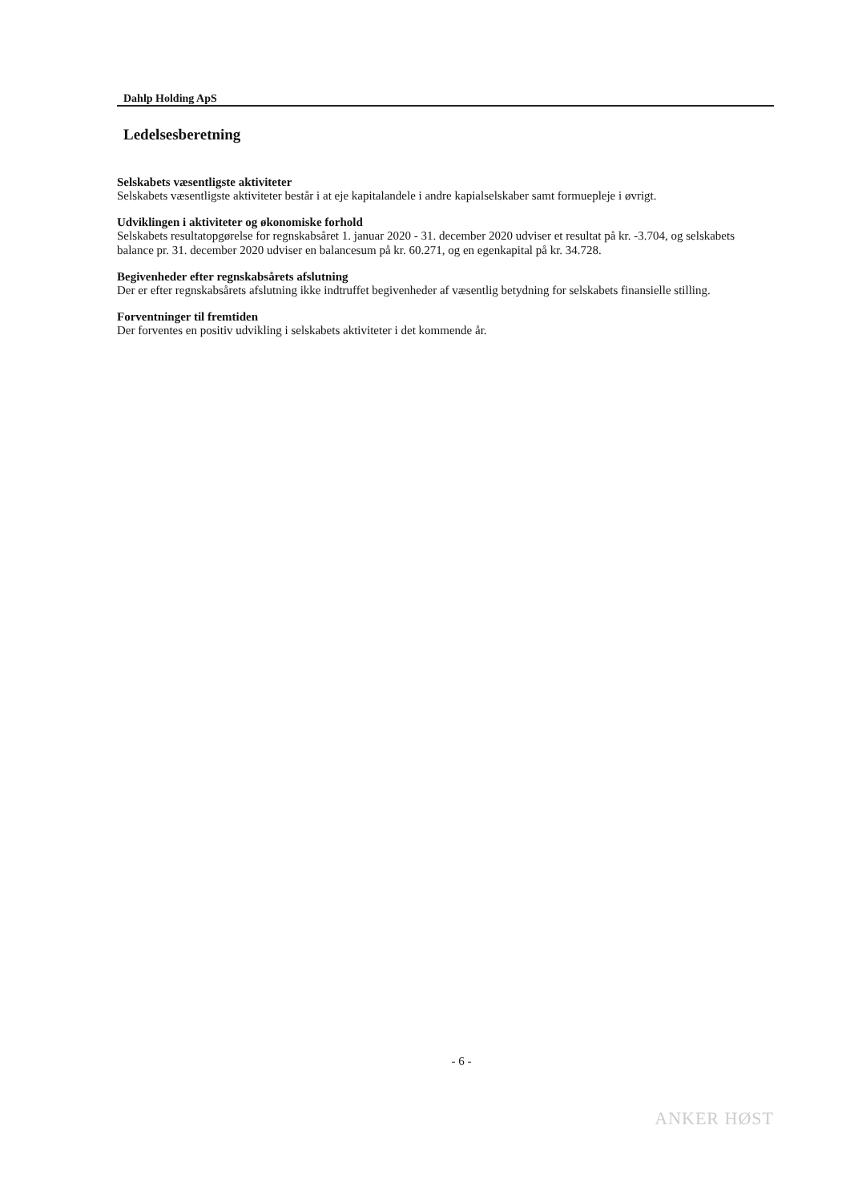Dahlp Holding ApS
Ledelsesberetning
Selskabets væsentligste aktiviteter
Selskabets væsentligste aktiviteter består i at eje kapitalandele i andre kapialselskaber samt formuepleje i øvrigt.
Udviklingen i aktiviteter og økonomiske forhold
Selskabets resultatopgørelse for regnskabsåret 1. januar 2020 - 31. december 2020 udviser et resultat på kr. -3.704, og selskabets balance pr. 31. december 2020 udviser en balancesum på kr. 60.271, og en egenkapital på kr. 34.728.
Begivenheder efter regnskabsårets afslutning
Der er efter regnskabsårets afslutning ikke indtruffet begivenheder af væsentlig betydning for selskabets finansielle stilling.
Forventninger til fremtiden
Der forventes en positiv udvikling i selskabets aktiviteter i det kommende år.
- 6 -
ANKER HØST